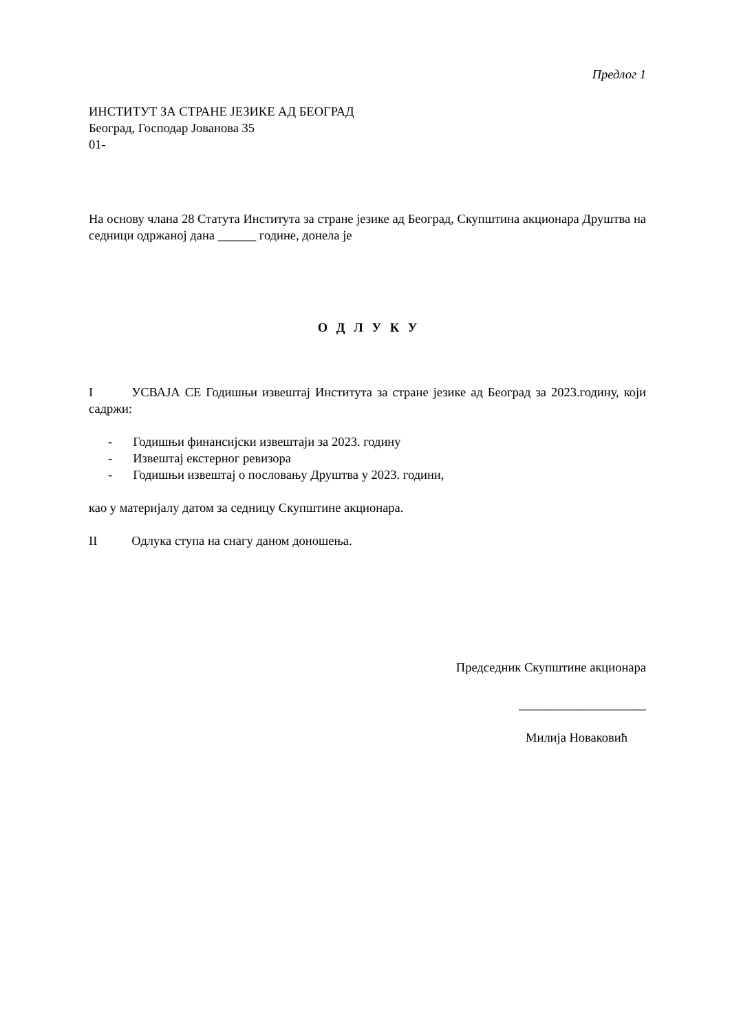Предлог 1
ИНСТИТУТ ЗА СТРАНЕ ЈЕЗИКЕ АД БЕОГРАД
Београд, Господар Јованова 35
01-
На основу члана 28 Статута Института за стране језике ад Београд, Скупштина акционара Друштва на седници одржаној дана ______ године, донела је
О Д Л У К У
I УСВАЈА СЕ Годишњи извештај Института за стране језике ад Београд за 2023.годину, који садржи:
- Годишњи финансијски извештаји за 2023. годину
- Извештај екстерног ревизора
- Годишњи извештај о пословању Друштва у 2023. години,
као у материјалу датом за седницу Скупштине акционара.
II Одлука ступа на снагу даном доношења.
Председник Скупштине акционара
____________________
Милија Новаковић